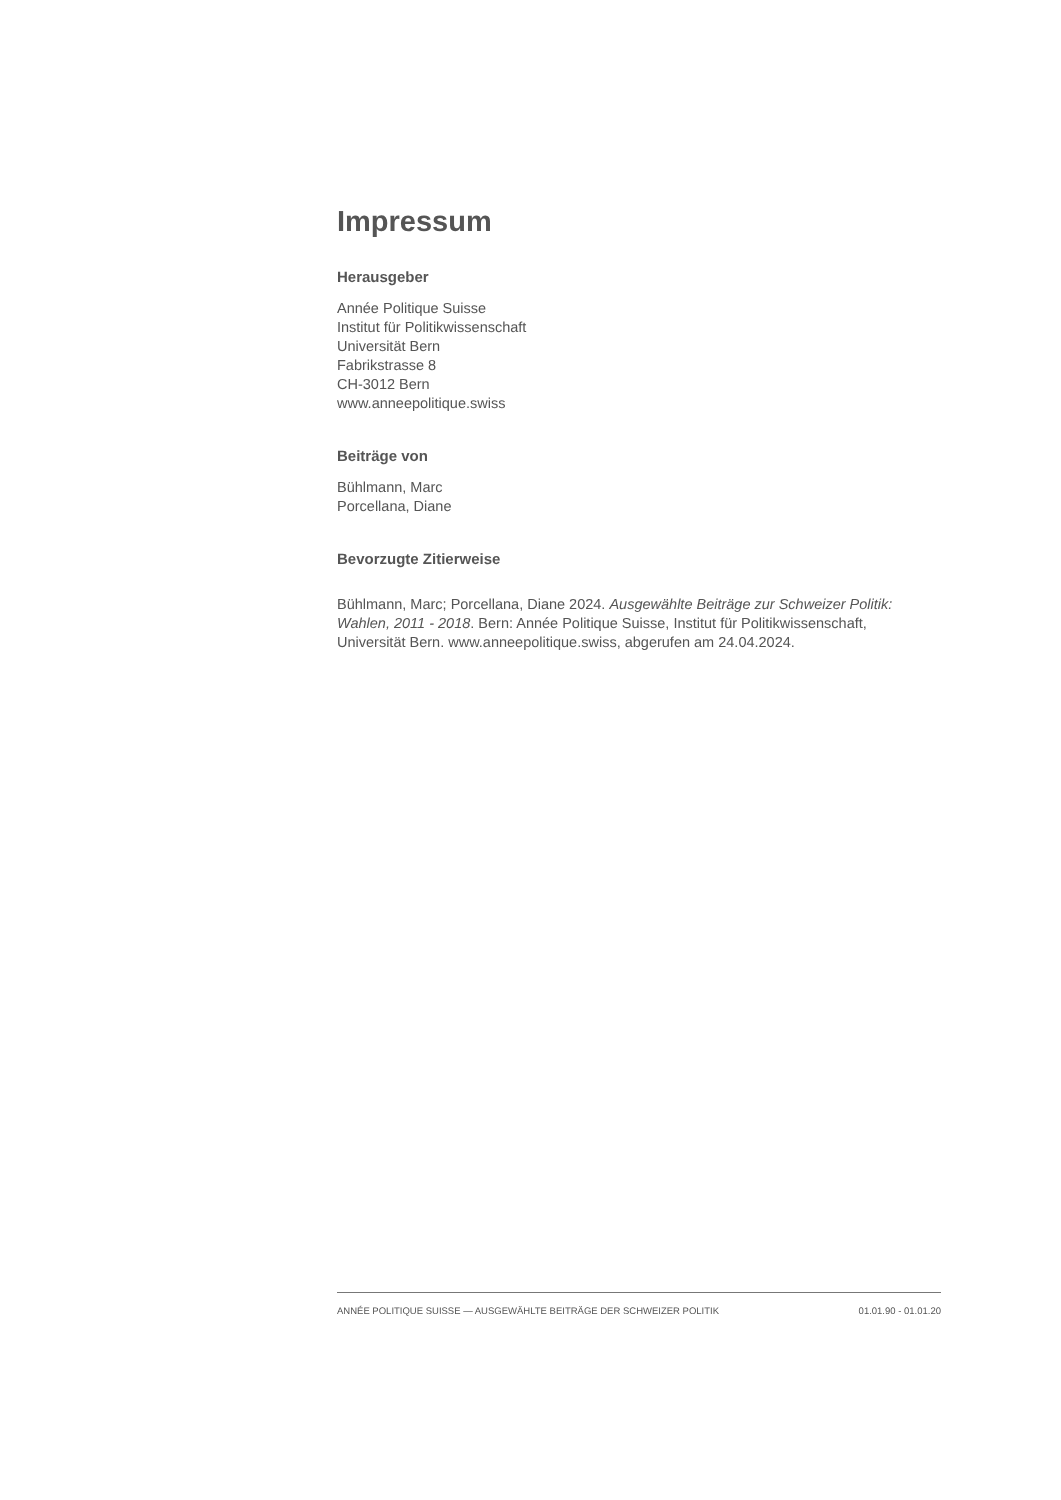Impressum
Herausgeber
Année Politique Suisse
Institut für Politikwissenschaft
Universität Bern
Fabrikstrasse 8
CH-3012 Bern
www.anneepolitique.swiss
Beiträge von
Bühlmann, Marc
Porcellana, Diane
Bevorzugte Zitierweise
Bühlmann, Marc; Porcellana, Diane 2024. Ausgewählte Beiträge zur Schweizer Politik: Wahlen, 2011 - 2018. Bern: Année Politique Suisse, Institut für Politikwissenschaft, Universität Bern. www.anneepolitique.swiss, abgerufen am 24.04.2024.
ANNÉE POLITIQUE SUISSE — AUSGEWÄHLTE BEITRÄGE DER SCHWEIZER POLITIK 01.01.90 - 01.01.20